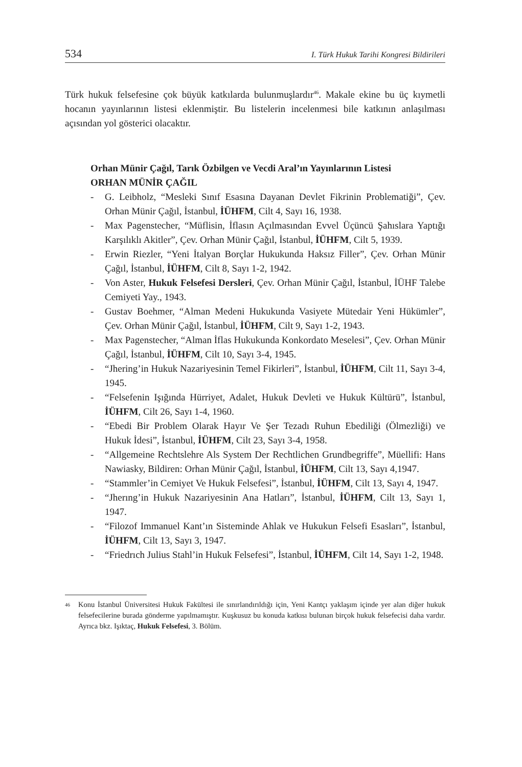534 I. Türk Hukuk Tarihi Kongresi Bildirileri
Türk hukuk felsefesine çok büyük katkılarda bulunmuşlardır<sup>46</sup>. Makale ekine bu üç kıymetli hocanın yayınlarının listesi eklenmiştir. Bu listelerin incelenmesi bile katkının anlaşılması açısından yol gösterici olacaktır.
Orhan Münir Çağıl, Tarık Özbilgen ve Vecdi Aral’ın Yayınlarının Listesi
ORHAN MÜNİR ÇAĞIL
- G. Leibholz, “Mesleki Sınıf Esasına Dayanan Devlet Fikrinin Problematiği”, Çev. Orhan Münir Çağıl, İstanbul, İÜHFM, Cilt 4, Sayı 16, 1938.
- Max Pagenstecher, “Müflisin, İflasın Açılmasından Evvel Üçüncü Şahıslara Yaptığı Karşılıklı Akitler”, Çev. Orhan Münir Çağıl, İstanbul, İÜHFM, Cilt 5, 1939.
- Erwin Riezler, “Yeni İtalyan Borçlar Hukukunda Haksız Filler”, Çev. Orhan Münir Çağıl, İstanbul, İÜHFM, Cilt 8, Sayı 1-2, 1942.
- Von Aster, Hukuk Felsefesi Dersleri, Çev. Orhan Münir Çağıl, İstanbul, İÜHF Talebe Cemiyeti Yay., 1943.
- Gustav Boehmer, “Alman Medeni Hukukunda Vasiyete Mütedair Yeni Hükümler”, Çev. Orhan Münir Çağıl, İstanbul, İÜHFM, Cilt 9, Sayı 1-2, 1943.
- Max Pagenstecher, “Alman İflas Hukukunda Konkordato Meselesi”, Çev. Orhan Münir Çağıl, İstanbul, İÜHFM, Cilt 10, Sayı 3-4, 1945.
- “Jhering’in Hukuk Nazariyesinin Temel Fikirleri”, İstanbul, İÜHFM, Cilt 11, Sayı 3-4, 1945.
- “Felsefenin Işığında Hürriyet, Adalet, Hukuk Devleti ve Hukuk Kültürü”, İstanbul, İÜHFM, Cilt 26, Sayı 1-4, 1960.
- “Ebedi Bir Problem Olarak Hayır Ve Şer Tezadı Ruhun Ebediliği (Ölmezliği) ve Hukuk İdesi”, İstanbul, İÜHFM, Cilt 23, Sayı 3-4, 1958.
- “Allgemeine Rechtslehre Als System Der Rechtlichen Grundbegriffe”, Müellifi: Hans Nawiasky, Bildiren: Orhan Münir Çağıl, İstanbul, İÜHFM, Cilt 13, Sayı 4,1947.
- “Stammler’in Cemiyet Ve Hukuk Felsefesi”, İstanbul, İÜHFM, Cilt 13, Sayı 4, 1947.
- “Jherıng’in Hukuk Nazariyesinin Ana Hatları”, İstanbul, İÜHFM, Cilt 13, Sayı 1, 1947.
- “Filozof Immanuel Kant’ın Sisteminde Ahlak ve Hukukun Felsefi Esasları”, İstanbul, İÜHFM, Cilt 13, Sayı 3, 1947.
- “Friedrıch Julius Stahl’in Hukuk Felsefesi”, İstanbul, İÜHFM, Cilt 14, Sayı 1-2, 1948.
<sup>46</sup> Konu İstanbul Üniversitesi Hukuk Fakültesi ile sınırlandırıldığı için, Yeni Kantçı yaklaşım içinde yer alan diğer hukuk felsefecilerine burada gönderme yapılmamıştır. Kuşkusuz bu konuda katkısı bulunan birçok hukuk felsefecisi daha vardır. Ayrıca bkz. Işıktaç, Hukuk Felsefesi, 3. Bölüm.